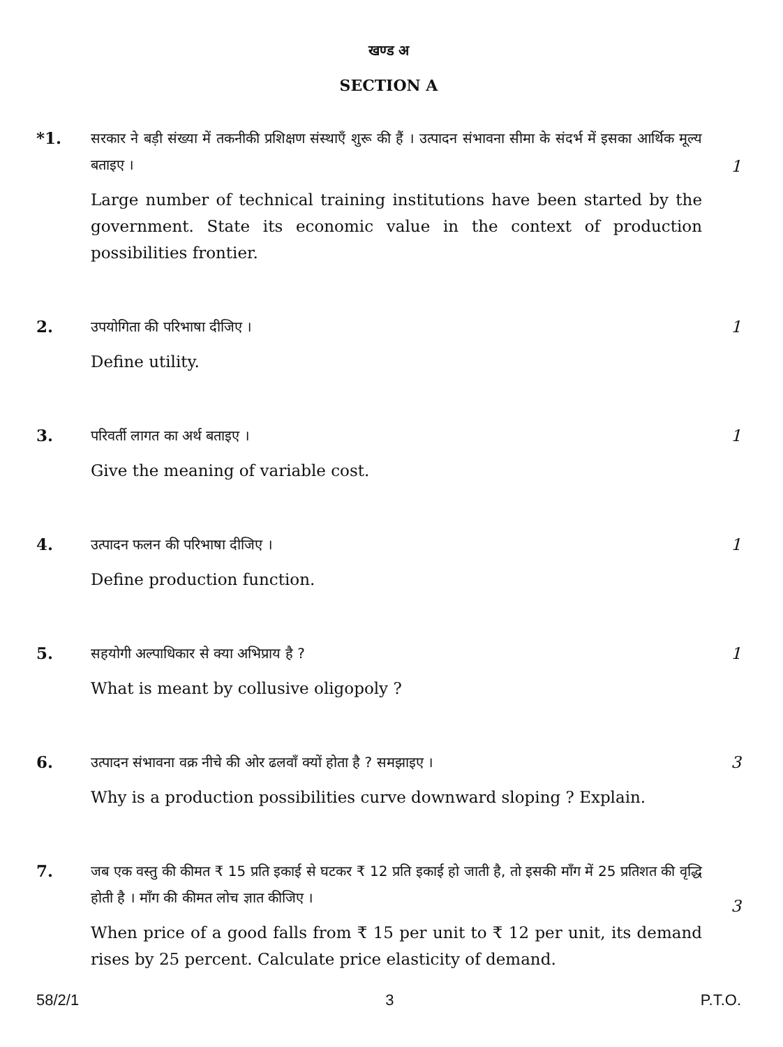खण्ड अ
SECTION A
*1.
सरकार ने बड़ी संख्या में तकनीकी प्रशिक्षण संस्थाएँ शुरू की हैं । उत्पादन संभावना सीमा के संदर्भ में इसका आर्थिक मूल्य बताइए ।
Large number of technical training institutions have been started by the government. State its economic value in the context of production possibilities frontier.
1
2.
उपयोगिता की परिभाषा दीजिए ।
Define utility.
1
3.
परिवर्ती लागत का अर्थ बताइए ।
Give the meaning of variable cost.
1
4.
उत्पादन फलन की परिभाषा दीजिए ।
Define production function.
1
5.
सहयोगी अल्पाधिकार से क्या अभिप्राय है ?
What is meant by collusive oligopoly ?
1
6.
उत्पादन संभावना वक्र नीचे की ओर ढलवाँ क्यों होता है ? समझाइए ।
Why is a production possibilities curve downward sloping ? Explain.
3
7.
जब एक वस्तु की कीमत ₹ 15 प्रति इकाई से घटकर ₹ 12 प्रति इकाई हो जाती है, तो इसकी माँग में 25 प्रतिशत की वृद्धि होती है । माँग की कीमत लोच ज्ञात कीजिए ।
When price of a good falls from ₹ 15 per unit to ₹ 12 per unit, its demand rises by 25 percent. Calculate price elasticity of demand.
3
58/2/1 3 P.T.O.